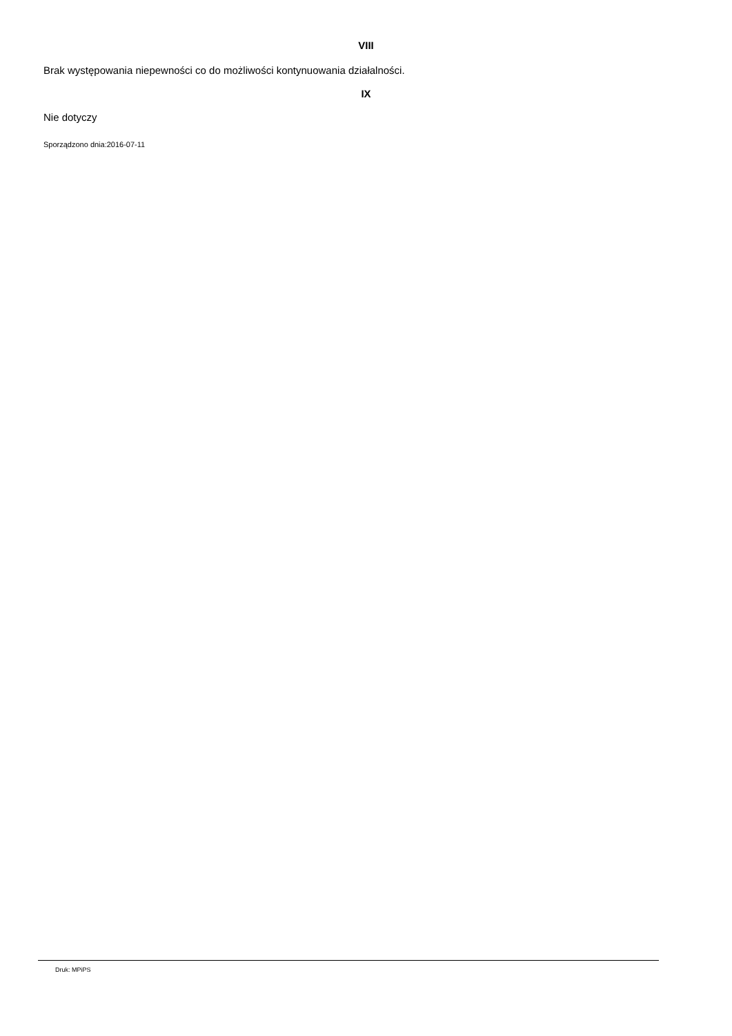VIII
Brak występowania niepewności co do możliwości kontynuowania działalności.
IX
Nie dotyczy
Sporządzono dnia:2016-07-11
Druk: MPiPS